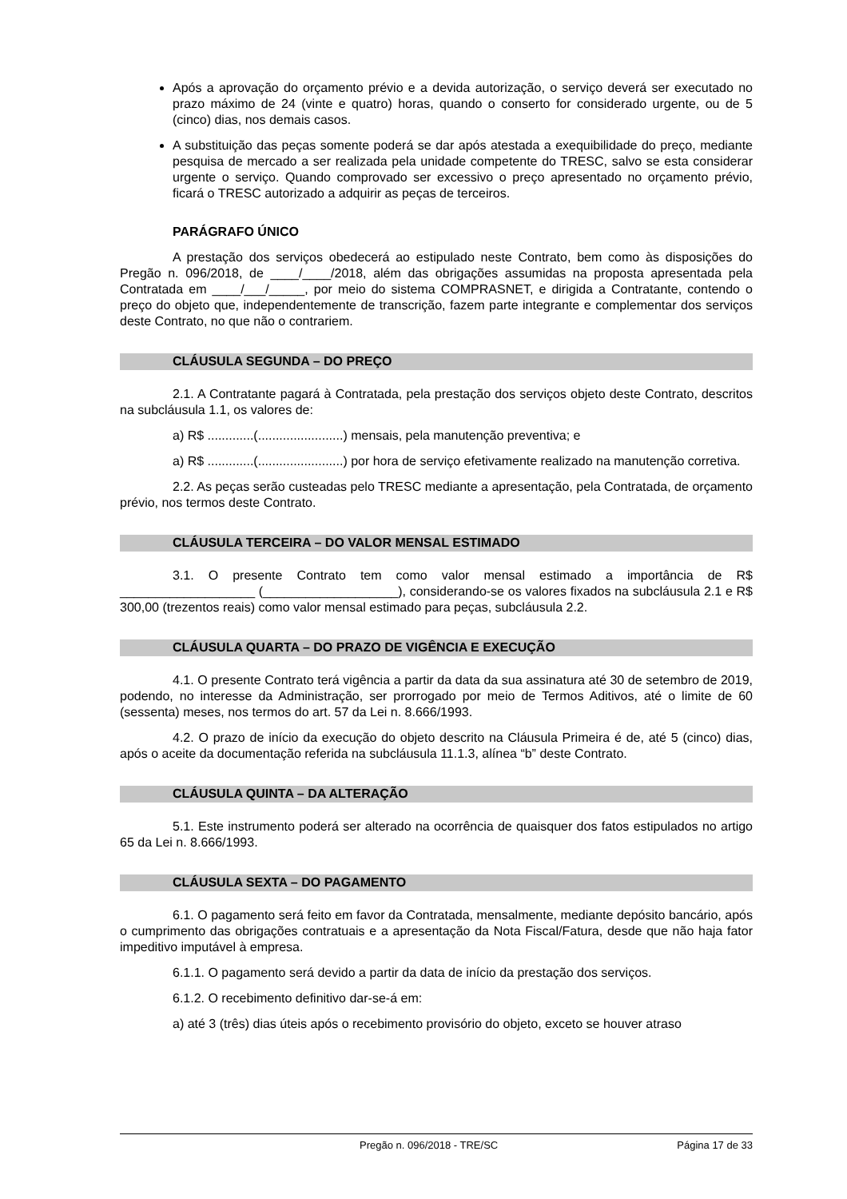Após a aprovação do orçamento prévio e a devida autorização, o serviço deverá ser executado no prazo máximo de 24 (vinte e quatro) horas, quando o conserto for considerado urgente, ou de 5 (cinco) dias, nos demais casos.
A substituição das peças somente poderá se dar após atestada a exequibilidade do preço, mediante pesquisa de mercado a ser realizada pela unidade competente do TRESC, salvo se esta considerar urgente o serviço. Quando comprovado ser excessivo o preço apresentado no orçamento prévio, ficará o TRESC autorizado a adquirir as peças de terceiros.
PARÁGRAFO ÚNICO
A prestação dos serviços obedecerá ao estipulado neste Contrato, bem como às disposições do Pregão n. 096/2018, de ____/____/2018, além das obrigações assumidas na proposta apresentada pela Contratada em ____/___/_____, por meio do sistema COMPRASNET, e dirigida a Contratante, contendo o preço do objeto que, independentemente de transcrição, fazem parte integrante e complementar dos serviços deste Contrato, no que não o contrariem.
CLÁUSULA SEGUNDA – DO PREÇO
2.1. A Contratante pagará à Contratada, pela prestação dos serviços objeto deste Contrato, descritos na subcláusula 1.1, os valores de:
a) R$ .............(........................) mensais, pela manutenção preventiva; e
a) R$ .............(........................) por hora de serviço efetivamente realizado na manutenção corretiva.
2.2. As peças serão custeadas pelo TRESC mediante a apresentação, pela Contratada, de orçamento prévio, nos termos deste Contrato.
CLÁUSULA TERCEIRA – DO VALOR MENSAL ESTIMADO
3.1. O presente Contrato tem como valor mensal estimado a importância de R$ ___________________ (___________________), considerando-se os valores fixados na subcláusula 2.1 e R$ 300,00 (trezentos reais) como valor mensal estimado para peças, subcláusula 2.2.
CLÁUSULA QUARTA – DO PRAZO DE VIGÊNCIA E EXECUÇÃO
4.1. O presente Contrato terá vigência a partir da data da sua assinatura até 30 de setembro de 2019, podendo, no interesse da Administração, ser prorrogado por meio de Termos Aditivos, até o limite de 60 (sessenta) meses, nos termos do art. 57 da Lei n. 8.666/1993.
4.2. O prazo de início da execução do objeto descrito na Cláusula Primeira é de, até 5 (cinco) dias, após o aceite da documentação referida na subcláusula 11.1.3, alínea “b” deste Contrato.
CLÁUSULA QUINTA – DA ALTERAÇÃO
5.1. Este instrumento poderá ser alterado na ocorrência de quaisquer dos fatos estipulados no artigo 65 da Lei n. 8.666/1993.
CLÁUSULA SEXTA – DO PAGAMENTO
6.1. O pagamento será feito em favor da Contratada, mensalmente, mediante depósito bancário, após o cumprimento das obrigações contratuais e a apresentação da Nota Fiscal/Fatura, desde que não haja fator impeditivo imputável à empresa.
6.1.1. O pagamento será devido a partir da data de início da prestação dos serviços.
6.1.2. O recebimento definitivo dar-se-á em:
a) até 3 (três) dias úteis após o recebimento provisório do objeto, exceto se houver atraso
Pregão n. 096/2018 - TRE/SC Página 17 de 33